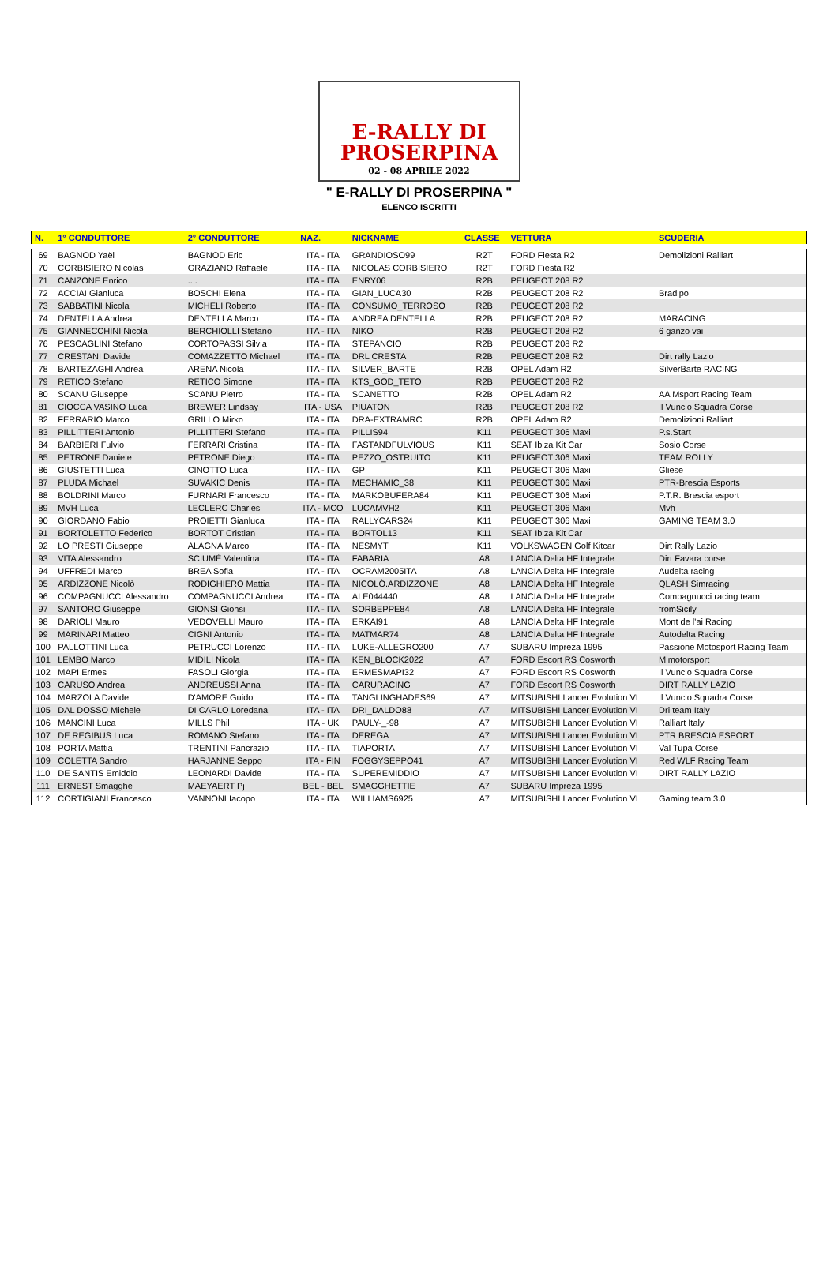E-RALLY DI
PROSERPINA
02 - 08 APRILE 2022
" E-RALLY DI PROSERPINA "
ELENCO ISCRITTI
| N. | 1° CONDUTTORE | 2° CONDUTTORE | NAZ. | NICKNAME | CLASSE | VETTURA | SCUDERIA |
| --- | --- | --- | --- | --- | --- | --- | --- |
| 69 | BAGNOD Yaël | BAGNOD Eric | ITA - ITA | GRANDIOSO99 | R2T | FORD Fiesta R2 | Demolizioni Ralliart |
| 70 | CORBISIERO Nicolas | GRAZIANO Raffaele | ITA - ITA | NICOLAS CORBISIERO | R2T | FORD Fiesta R2 | |
| 71 | CANZONE Enrico | .. . | ITA - ITA | ENRY06 | R2B | PEUGEOT 208 R2 | |
| 72 | ACCIAI Gianluca | BOSCHI Elena | ITA - ITA | GIAN_LUCA30 | R2B | PEUGEOT 208 R2 | Bradipo |
| 73 | SABBATINI Nicola | MICHELI Roberto | ITA - ITA | CONSUMO_TERROSO | R2B | PEUGEOT 208 R2 | |
| 74 | DENTELLA Andrea | DENTELLA Marco | ITA - ITA | ANDREA DENTELLA | R2B | PEUGEOT 208 R2 | MARACING |
| 75 | GIANNECCHINI Nicola | BERCHIOLLI Stefano | ITA - ITA | NIKO | R2B | PEUGEOT 208 R2 | 6 ganzo vai |
| 76 | PESCAGLINI Stefano | CORTOPASSI Silvia | ITA - ITA | STEPANCIO | R2B | PEUGEOT 208 R2 | |
| 77 | CRESTANI Davide | COMAZZETTO Michael | ITA - ITA | DRL CRESTA | R2B | PEUGEOT 208 R2 | Dirt rally Lazio |
| 78 | BARTEZAGHI Andrea | ARENA Nicola | ITA - ITA | SILVER_BARTE | R2B | OPEL Adam R2 | SilverBarte RACING |
| 79 | RETICO Stefano | RETICO Simone | ITA - ITA | KTS_GOD_TETO | R2B | PEUGEOT 208 R2 | |
| 80 | SCANU Giuseppe | SCANU Pietro | ITA - ITA | SCANETTO | R2B | OPEL Adam R2 | AA Msport Racing Team |
| 81 | CIOCCA VASINO Luca | BREWER Lindsay | ITA - USA | PIUATON | R2B | PEUGEOT 208 R2 | Il Vuncio Squadra Corse |
| 82 | FERRARIO Marco | GRILLO Mirko | ITA - ITA | DRA-EXTRAMRC | R2B | OPEL Adam R2 | Demolizioni Ralliart |
| 83 | PILLITTERI Antonio | PILLITTERI Stefano | ITA - ITA | PILLIS94 | K11 | PEUGEOT 306 Maxi | P.s.Start |
| 84 | BARBIERI Fulvio | FERRARI Cristina | ITA - ITA | FASTANDFULVIOUS | K11 | SEAT Ibiza Kit Car | Sosio Corse |
| 85 | PETRONE Daniele | PETRONE Diego | ITA - ITA | PEZZO_OSTRUITO | K11 | PEUGEOT 306 Maxi | TEAM ROLLY |
| 86 | GIUSTETTI Luca | CINOTTO Luca | ITA - ITA | GP | K11 | PEUGEOT 306 Maxi | Gliese |
| 87 | PLUDA Michael | SUVAKIC Denis | ITA - ITA | MECHAMIC_38 | K11 | PEUGEOT 306 Maxi | PTR-Brescia Esports |
| 88 | BOLDRINI Marco | FURNARI Francesco | ITA - ITA | MARKOBUFERA84 | K11 | PEUGEOT 306 Maxi | P.T.R. Brescia esport |
| 89 | MVH Luca | LECLERC Charles | ITA - MCO | LUCAMVH2 | K11 | PEUGEOT 306 Maxi | Mvh |
| 90 | GIORDANO Fabio | PROIETTI Gianluca | ITA - ITA | RALLYCARS24 | K11 | PEUGEOT 306 Maxi | GAMING TEAM 3.0 |
| 91 | BORTOLETTO Federico | BORTOT Cristian | ITA - ITA | BORTOL13 | K11 | SEAT Ibiza Kit Car | |
| 92 | LO PRESTI Giuseppe | ALAGNA Marco | ITA - ITA | NESMYT | K11 | VOLKSWAGEN Golf Kitcar | Dirt Rally Lazio |
| 93 | VITA Alessandro | SCIUMÈ Valentina | ITA - ITA | FABARIA | A8 | LANCIA Delta HF Integrale | Dirt Favara corse |
| 94 | UFFREDI Marco | BREA Sofia | ITA - ITA | OCRAM2005ITA | A8 | LANCIA Delta HF Integrale | Audelta racing |
| 95 | ARDIZZONE Nicolò | RODIGHIERO Mattia | ITA - ITA | NICOLÒ.ARDIZZONE | A8 | LANCIA Delta HF Integrale | QLASH Simracing |
| 96 | COMPAGNUCCI Alessandro | COMPAGNUCCI Andrea | ITA - ITA | ALE044440 | A8 | LANCIA Delta HF Integrale | Compagnucci racing team |
| 97 | SANTORO Giuseppe | GIONSI Gionsi | ITA - ITA | SORBEPPE84 | A8 | LANCIA Delta HF Integrale | fromSicily |
| 98 | DARIOLI Mauro | VEDOVELLI Mauro | ITA - ITA | ERKAI91 | A8 | LANCIA Delta HF Integrale | Mont de l'ai Racing |
| 99 | MARINARI Matteo | CIGNI Antonio | ITA - ITA | MATMAR74 | A8 | LANCIA Delta HF Integrale | Autodelta Racing |
| 100 | PALLOTTINI Luca | PETRUCCI Lorenzo | ITA - ITA | LUKE-ALLEGRO200 | A7 | SUBARU Impreza 1995 | Passione Motosport Racing Team |
| 101 | LEMBO Marco | MIDILI Nicola | ITA - ITA | KEN_BLOCK2022 | A7 | FORD Escort RS Cosworth | Mlmotorsport |
| 102 | MAPI Ermes | FASOLI Giorgia | ITA - ITA | ERMESMAPI32 | A7 | FORD Escort RS Cosworth | Il Vuncio Squadra Corse |
| 103 | CARUSO Andrea | ANDREUSSI Anna | ITA - ITA | CARURACING | A7 | FORD Escort RS Cosworth | DIRT RALLY LAZIO |
| 104 | MARZOLA Davide | D'AMORE Guido | ITA - ITA | TANGLINGHADES69 | A7 | MITSUBISHI Lancer Evolution VI | Il Vuncio Squadra Corse |
| 105 | DAL DOSSO Michele | DI CARLO Loredana | ITA - ITA | DRI_DALDO88 | A7 | MITSUBISHI Lancer Evolution VI | Dri team Italy |
| 106 | MANCINI Luca | MILLS Phil | ITA - UK | PAULY-_-98 | A7 | MITSUBISHI Lancer Evolution VI | Ralliart Italy |
| 107 | DE REGIBUS Luca | ROMANO Stefano | ITA - ITA | DEREGA | A7 | MITSUBISHI Lancer Evolution VI | PTR BRESCIA ESPORT |
| 108 | PORTA Mattia | TRENTINI Pancrazio | ITA - ITA | TIAPORTA | A7 | MITSUBISHI Lancer Evolution VI | Val Tupa Corse |
| 109 | COLETTA Sandro | HARJANNE Seppo | ITA - FIN | FOGGYSEPPO41 | A7 | MITSUBISHI Lancer Evolution VI | Red WLF Racing Team |
| 110 | DE SANTIS Emiddio | LEONARDI Davide | ITA - ITA | SUPEREMIDDIO | A7 | MITSUBISHI Lancer Evolution VI | DIRT RALLY LAZIO |
| 111 | ERNEST Smagghe | MAEYAERT Pj | BEL - BEL | SMAGGHETTIE | A7 | SUBARU Impreza 1995 | |
| 112 | CORTIGIANI Francesco | VANNONI Iacopo | ITA - ITA | WILLIAMS6925 | A7 | MITSUBISHI Lancer Evolution VI | Gaming team 3.0 |